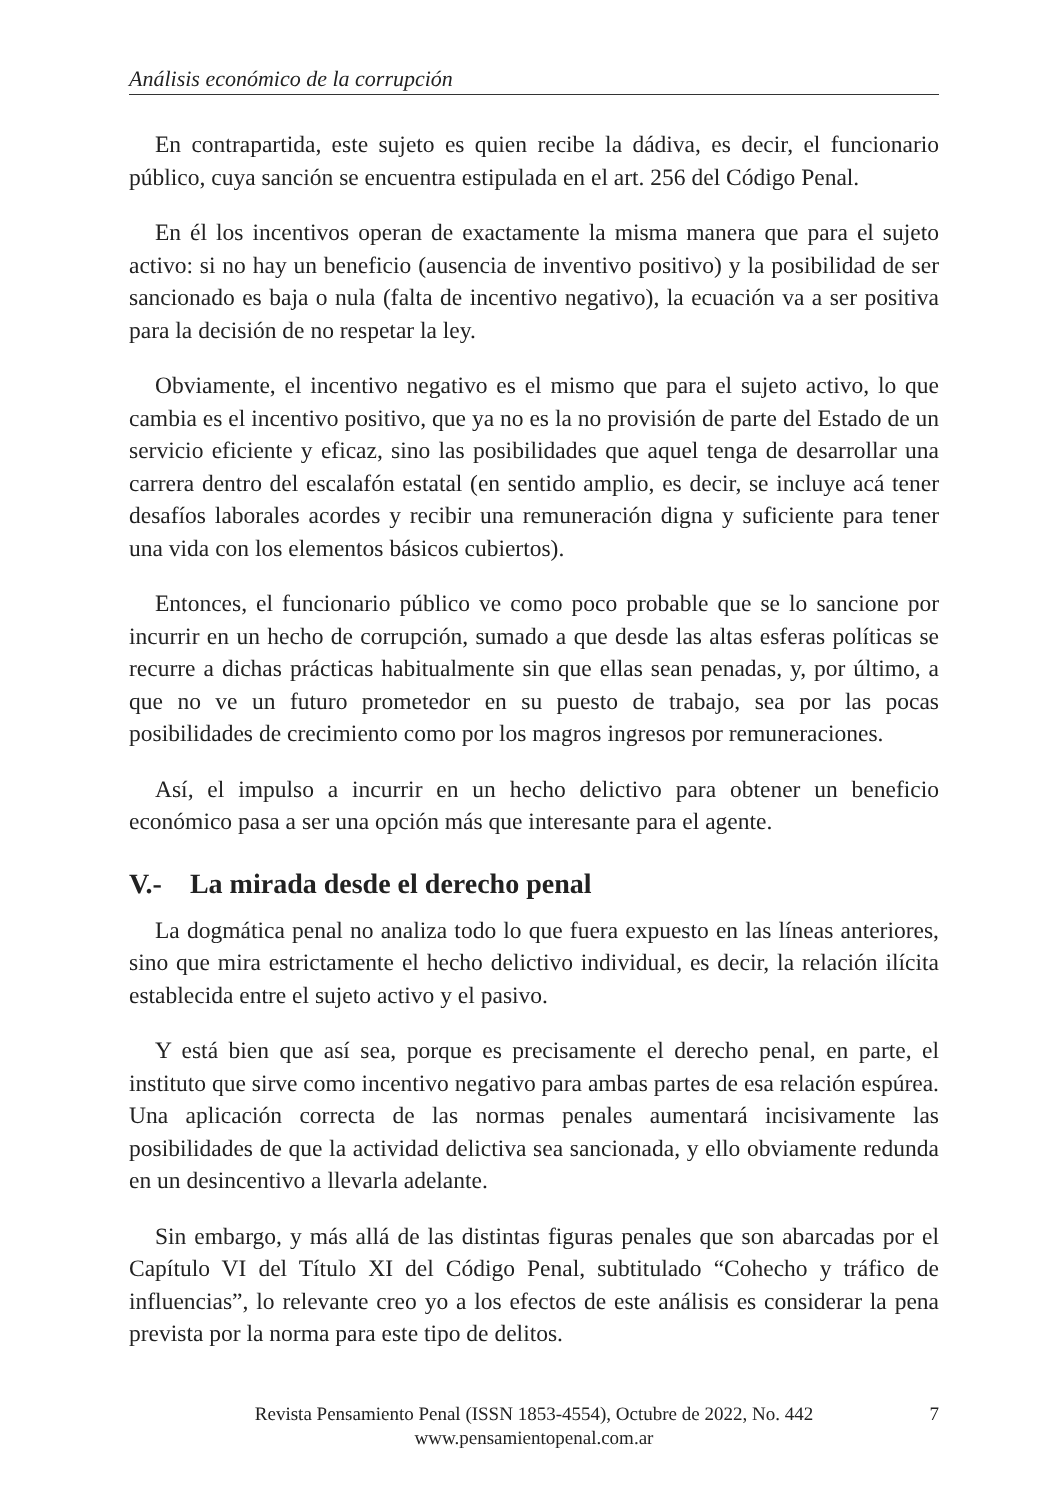Análisis económico de la corrupción
En contrapartida, este sujeto es quien recibe la dádiva, es decir, el funcionario público, cuya sanción se encuentra estipulada en el art. 256 del Código Penal.
En él los incentivos operan de exactamente la misma manera que para el sujeto activo: si no hay un beneficio (ausencia de inventivo positivo) y la posibilidad de ser sancionado es baja o nula (falta de incentivo negativo), la ecuación va a ser positiva para la decisión de no respetar la ley.
Obviamente, el incentivo negativo es el mismo que para el sujeto activo, lo que cambia es el incentivo positivo, que ya no es la no provisión de parte del Estado de un servicio eficiente y eficaz, sino las posibilidades que aquel tenga de desarrollar una carrera dentro del escalafón estatal (en sentido amplio, es decir, se incluye acá tener desafíos laborales acordes y recibir una remuneración digna y suficiente para tener una vida con los elementos básicos cubiertos).
Entonces, el funcionario público ve como poco probable que se lo sancione por incurrir en un hecho de corrupción, sumado a que desde las altas esferas políticas se recurre a dichas prácticas habitualmente sin que ellas sean penadas, y, por último, a que no ve un futuro prometedor en su puesto de trabajo, sea por las pocas posibilidades de crecimiento como por los magros ingresos por remuneraciones.
Así, el impulso a incurrir en un hecho delictivo para obtener un beneficio económico pasa a ser una opción más que interesante para el agente.
V.- La mirada desde el derecho penal
La dogmática penal no analiza todo lo que fuera expuesto en las líneas anteriores, sino que mira estrictamente el hecho delictivo individual, es decir, la relación ilícita establecida entre el sujeto activo y el pasivo.
Y está bien que así sea, porque es precisamente el derecho penal, en parte, el instituto que sirve como incentivo negativo para ambas partes de esa relación espúrea. Una aplicación correcta de las normas penales aumentará incisivamente las posibilidades de que la actividad delictiva sea sancionada, y ello obviamente redunda en un desincentivo a llevarla adelante.
Sin embargo, y más allá de las distintas figuras penales que son abarcadas por el Capítulo VI del Título XI del Código Penal, subtitulado “Cohecho y tráfico de influencias”, lo relevante creo yo a los efectos de este análisis es considerar la pena prevista por la norma para este tipo de delitos.
Revista Pensamiento Penal (ISSN 1853-4554), Octubre de 2022, No. 442
www.pensamientopenal.com.ar
7